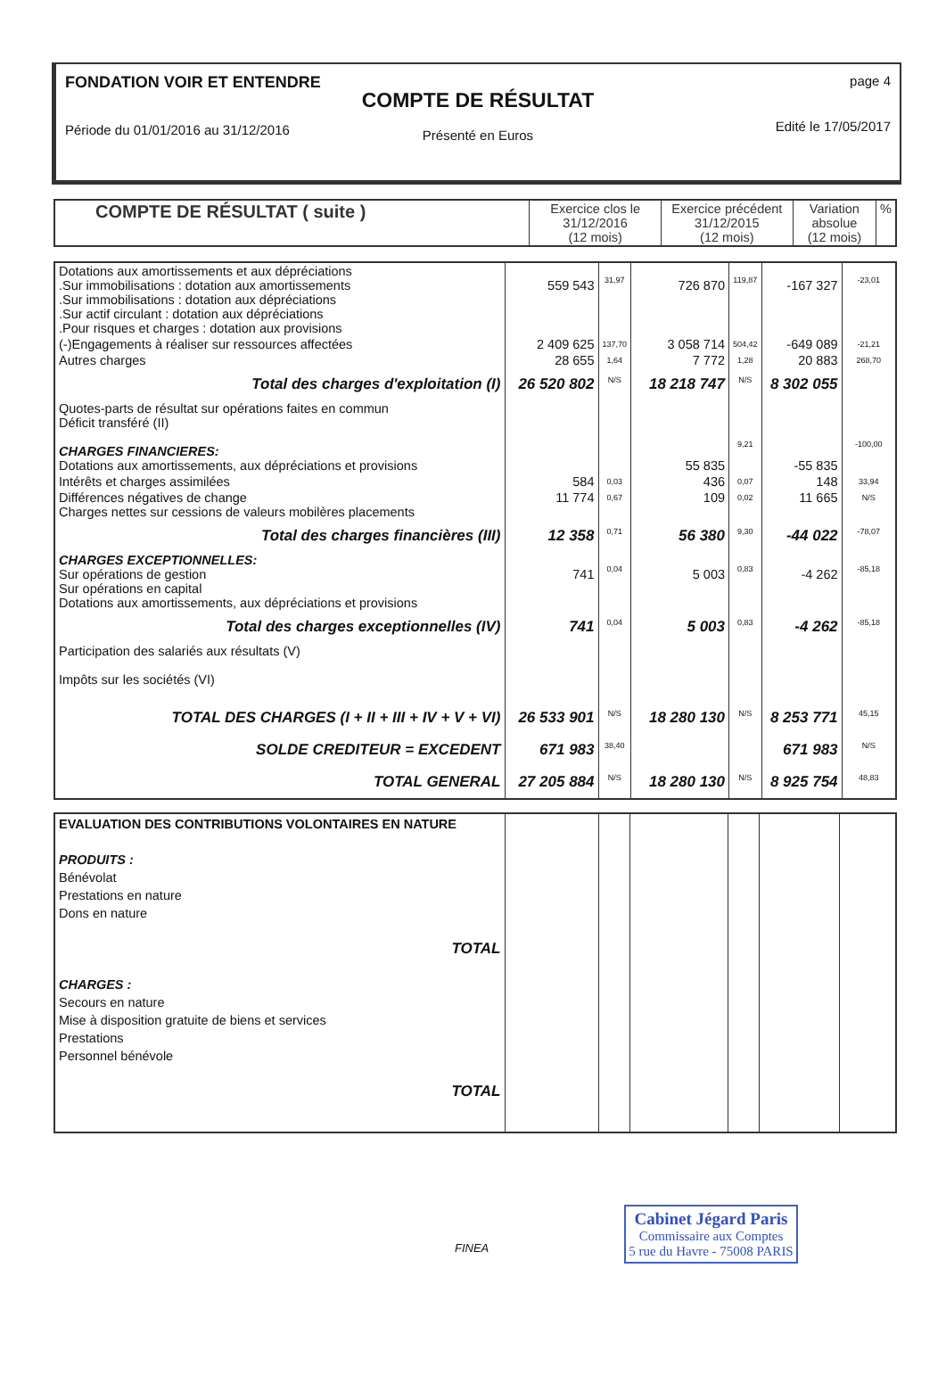FONDATION VOIR ET ENTENDRE
Période du 01/01/2016 au 31/12/2016
COMPTE DE RÉSULTAT
Présenté en Euros
page 4
Edité le 17/05/2017
| COMPTE DE RÉSULTAT ( suite ) | Exercice clos le 31/12/2016 (12 mois) | Exercice précédent 31/12/2015 (12 mois) | Variation absolue (12 mois) | % |
| --- | --- | --- | --- | --- |
| Dotations aux amortissements et aux dépréciations .Sur immobilisations : dotation aux amortissements .Sur immobilisations : dotation aux dépréciations .Sur actif circulant : dotation aux dépréciations .Pour risques et charges : dotation aux provisions | 559 543 | 31,97 | 726 870 | 119,87 | -167 327 | -23,01 |
| (-)Engagements à réaliser sur ressources affectées | 2 409 625 | 137,70 | 3 058 714 | 504,42 | -649 089 | -21,21 |
| Autres charges | 28 655 | 1,64 | 7 772 | 1,28 | 20 883 | 268,70 |
| Total des charges d'exploitation (I) | 26 520 802 | N/S | 18 218 747 | N/S | 8 302 055 | |
| Quotes-parts de résultat sur opérations faites en commun Déficit transféré (II) CHARGES FINANCIERES: Dotations aux amortissements, aux dépréciations et provisions | | | 55 835 | 9,21 | -55 835 | -100,00 |
| Intérêts et charges assimilées | 584 | 0,03 | 436 | 0,07 | 148 | 33,94 |
| Différences négatives de change Charges nettes sur cessions de valeurs mobilères placements | 11 774 | 0,67 | 109 | 0,02 | 11 665 | N/S |
| Total des charges financières (III) | 12 358 | 0,71 | 56 380 | 9,30 | -44 022 | -78,07 |
| CHARGES EXCEPTIONNELLES: Sur opérations de gestion Sur opérations en capital Dotations aux amortissements, aux dépréciations et provisions | 741 | 0,04 | 5 003 | 0,83 | -4 262 | -85,18 |
| Total des charges exceptionnelles (IV) | 741 | 0,04 | 5 003 | 0,83 | -4 262 | -85,18 |
| Participation des salariés aux résultats (V) Impôts sur les sociétés (VI) | | | | | | |
| TOTAL DES CHARGES (I + II + III + IV + V + VI) | 26 533 901 | N/S | 18 280 130 | N/S | 8 253 771 | 45,15 |
| SOLDE CREDITEUR = EXCEDENT | 671 983 | 38,40 | | | 671 983 | N/S |
| TOTAL GENERAL | 27 205 884 | N/S | 18 280 130 | N/S | 8 925 754 | 48,83 |
| EVALUATION DES CONTRIBUTIONS VOLONTAIRES EN NATURE PRODUITS : Bénévolat Prestations en nature Dons en nature TOTAL CHARGES : Secours en nature Mise à disposition gratuite de biens et services Prestations Personnel bénévole TOTAL | | | | | | |
FINEA
Cabinet Jégard Paris
Commissaire aux Comptes
5 rue du Havre - 75008 PARIS